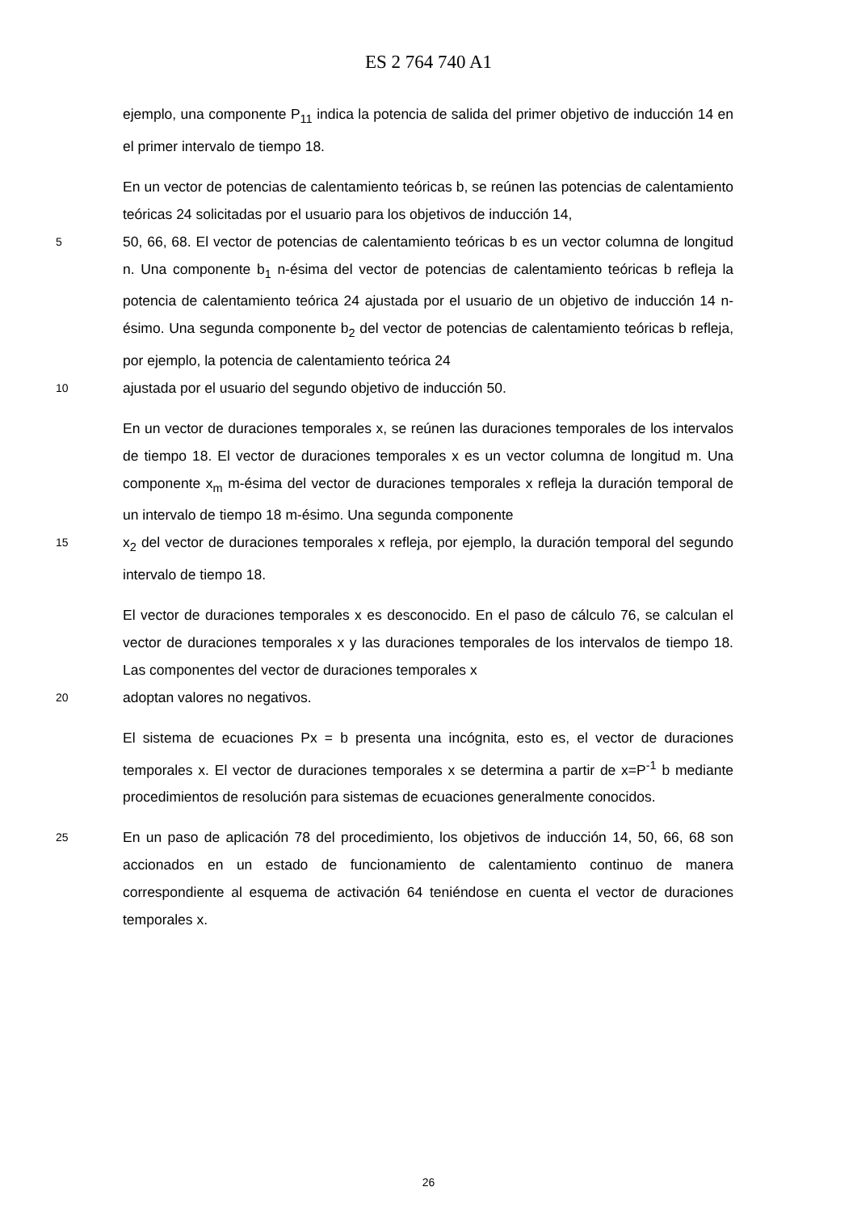ES 2 764 740 A1
ejemplo, una componente P<sub>11</sub> indica la potencia de salida del primer objetivo de inducción 14 en el primer intervalo de tiempo 18.
En un vector de potencias de calentamiento teóricas b, se reúnen las potencias de calentamiento teóricas 24 solicitadas por el usuario para los objetivos de inducción 14,
5
50, 66, 68. El vector de potencias de calentamiento teóricas b es un vector columna de longitud n. Una componente b<sub>1</sub> n-ésima del vector de potencias de calentamiento teóricas b refleja la potencia de calentamiento teórica 24 ajustada por el usuario de un objetivo de inducción 14 n-ésimo. Una segunda componente b<sub>2</sub> del vector de potencias de calentamiento teóricas b refleja, por ejemplo, la potencia de calentamiento teórica 24
10
ajustada por el usuario del segundo objetivo de inducción 50.
En un vector de duraciones temporales x, se reúnen las duraciones temporales de los intervalos de tiempo 18. El vector de duraciones temporales x es un vector columna de longitud m. Una componente x<sub>m</sub> m-ésima del vector de duraciones temporales x refleja la duración temporal de un intervalo de tiempo 18 m-ésimo. Una segunda componente
15
x<sub>2</sub> del vector de duraciones temporales x refleja, por ejemplo, la duración temporal del segundo intervalo de tiempo 18.
El vector de duraciones temporales x es desconocido. En el paso de cálculo 76, se calculan el vector de duraciones temporales x y las duraciones temporales de los intervalos de tiempo 18. Las componentes del vector de duraciones temporales x
20
adoptan valores no negativos.
El sistema de ecuaciones Px = b presenta una incógnita, esto es, el vector de duraciones temporales x. El vector de duraciones temporales x se determina a partir de x=P<sup>-1</sup> b mediante procedimientos de resolución para sistemas de ecuaciones generalmente conocidos.
25
En un paso de aplicación 78 del procedimiento, los objetivos de inducción 14, 50, 66, 68 son accionados en un estado de funcionamiento de calentamiento continuo de manera correspondiente al esquema de activación 64 teniéndose en cuenta el vector de duraciones temporales x.
26